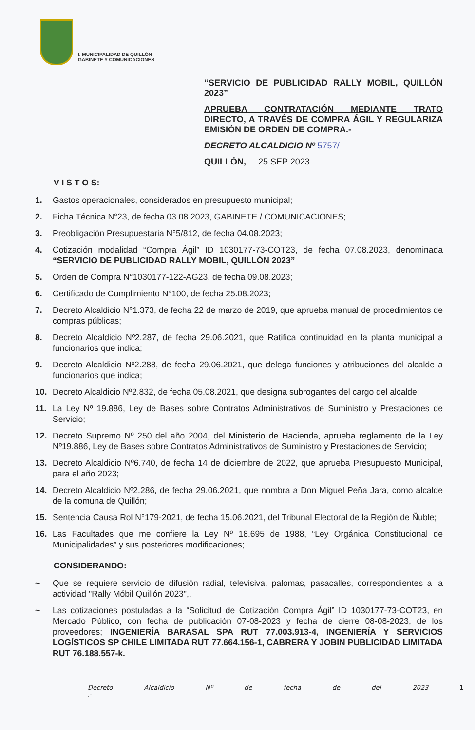I. MUNICIPALIDAD DE QUILLÓN
GABINETE Y COMUNICACIONES
“SERVICIO DE PUBLICIDAD RALLY MOBIL, QUILLÓN 2023”
APRUEBA CONTRATACIÓN MEDIANTE TRATO DIRECTO, A TRAVÉS DE COMPRA ÁGIL Y REGULARIZA EMISIÓN DE ORDEN DE COMPRA.-
DECRETO ALCALDICIO Nº 5757/
QUILLÓN, 25 SEP 2023
V I S T O S:
1. Gastos operacionales, considerados en presupuesto municipal;
2. Ficha Técnica N°23, de fecha 03.08.2023, GABINETE / COMUNICACIONES;
3. Preobligación Presupuestaria N°5/812, de fecha 04.08.2023;
4. Cotización modalidad “Compra Ágil” ID 1030177-73-COT23, de fecha 07.08.2023, denominada “SERVICIO DE PUBLICIDAD RALLY MOBIL, QUILLÓN 2023”
5. Orden de Compra N°1030177-122-AG23, de fecha 09.08.2023;
6. Certificado de Cumplimiento N°100, de fecha 25.08.2023;
7. Decreto Alcaldicio N°1.373, de fecha 22 de marzo de 2019, que aprueba manual de procedimientos de compras públicas;
8. Decreto Alcaldicio Nº2.287, de fecha 29.06.2021, que Ratifica continuidad en la planta municipal a funcionarios que indica;
9. Decreto Alcaldicio Nº2.288, de fecha 29.06.2021, que delega funciones y atribuciones del alcalde a funcionarios que indica;
10. Decreto Alcaldicio Nº2.832, de fecha 05.08.2021, que designa subrogantes del cargo del alcalde;
11. La Ley Nº 19.886, Ley de Bases sobre Contratos Administrativos de Suministro y Prestaciones de Servicio;
12. Decreto Supremo Nº 250 del año 2004, del Ministerio de Hacienda, aprueba reglamento de la Ley Nº19.886, Ley de Bases sobre Contratos Administrativos de Suministro y Prestaciones de Servicio;
13. Decreto Alcaldicio Nº6.740, de fecha 14 de diciembre de 2022, que aprueba Presupuesto Municipal, para el año 2023;
14. Decreto Alcaldicio Nº2.286, de fecha 29.06.2021, que nombra a Don Miguel Peña Jara, como alcalde de la comuna de Quillón;
15. Sentencia Causa Rol N°179-2021, de fecha 15.06.2021, del Tribunal Electoral de la Región de Ñuble;
16. Las Facultades que me confiere la Ley Nº 18.695 de 1988, “Ley Orgánica Constitucional de Municipalidades” y sus posteriores modificaciones;
CONSIDERANDO:
~ Que se requiere servicio de difusión radial, televisiva, palomas, pasacalles, correspondientes a la actividad "Rally Móbil Quillón 2023",.
~ Las cotizaciones postuladas a la “Solicitud de Cotización Compra Ágil” ID 1030177-73-COT23, en Mercado Público, con fecha de publicación 07-08-2023 y fecha de cierre 08-08-2023, de los proveedores; INGENIERÍA BARASAL SPA RUT 77.003.913-4, INGENIERÍA Y SERVICIOS LOGÍSTICOS SP CHILE LIMITADA RUT 77.664.156-1, CABRERA Y JOBIN PUBLICIDAD LIMITADA RUT 76.188.557-k.
Decreto Alcaldicio Nº de fecha de del 2023 1 .-